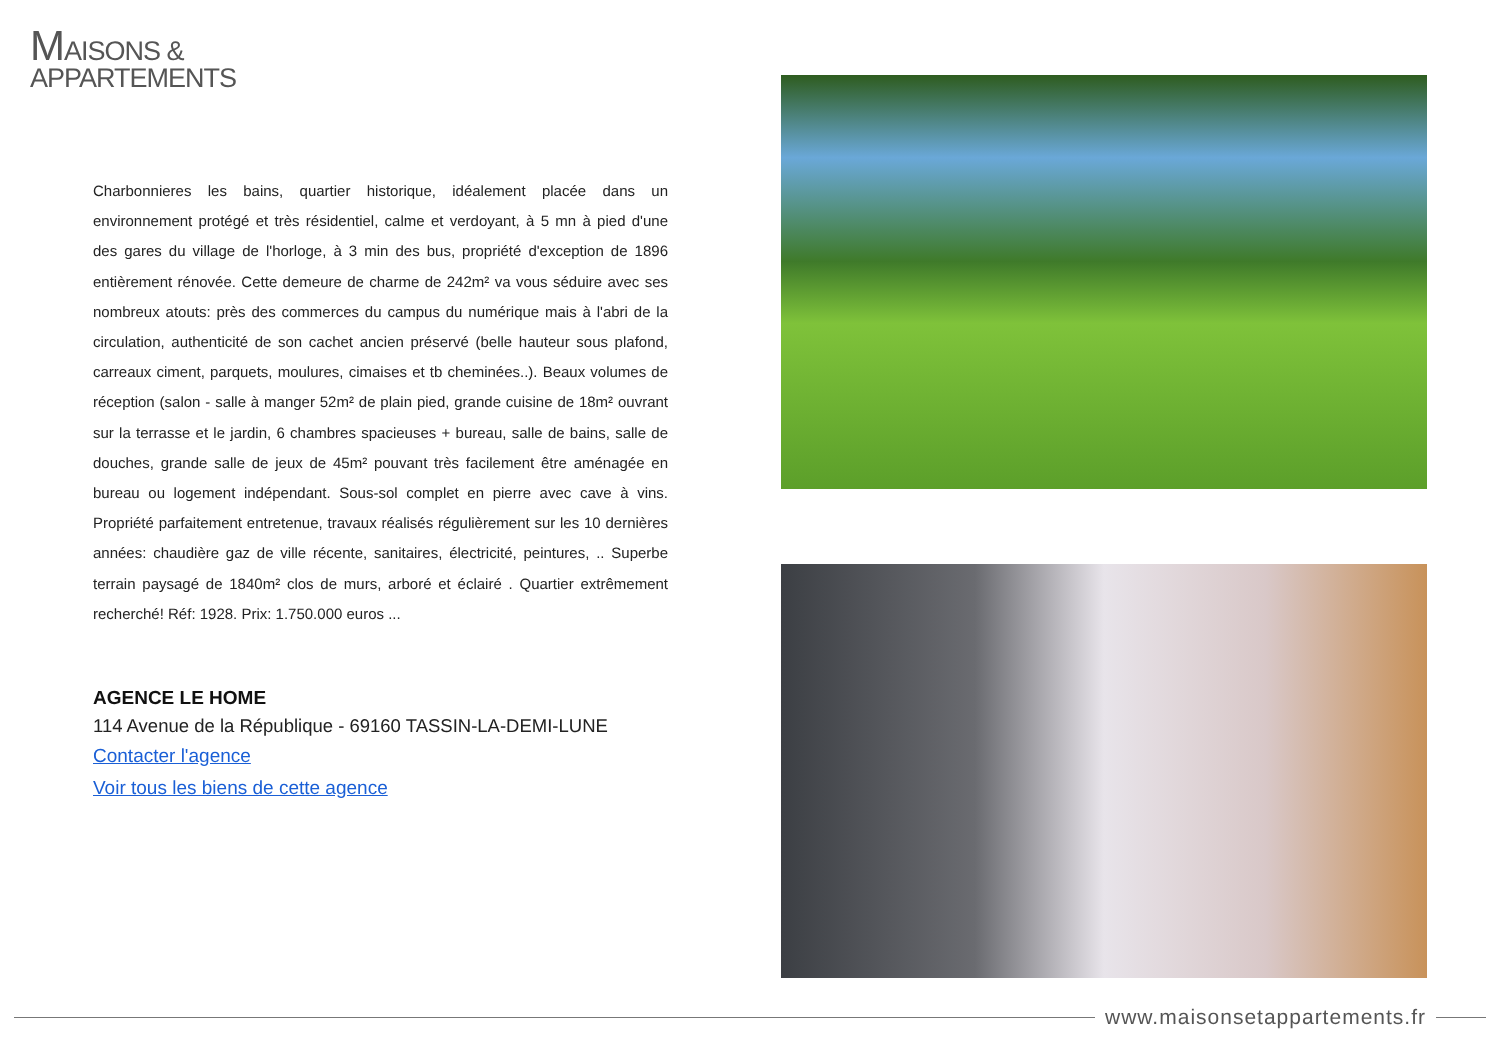MAISONS &
APPARTEMENTS
Charbonnieres les bains, quartier historique, idéalement placée dans un environnement protégé et très résidentiel, calme et verdoyant, à 5 mn à pied d'une des gares du village de l'horloge, à 3 min des bus, propriété d'exception de 1896 entièrement rénovée. Cette demeure de charme de 242m² va vous séduire avec ses nombreux atouts: près des commerces du campus du numérique mais à l'abri de la circulation, authenticité de son cachet ancien préservé (belle hauteur sous plafond, carreaux ciment, parquets, moulures, cimaises et tb cheminées..). Beaux volumes de réception (salon - salle à manger 52m² de plain pied, grande cuisine de 18m² ouvrant sur la terrasse et le jardin, 6 chambres spacieuses + bureau, salle de bains, salle de douches, grande salle de jeux de 45m² pouvant très facilement être aménagée en bureau ou logement indépendant. Sous-sol complet en pierre avec cave à vins. Propriété parfaitement entretenue, travaux réalisés régulièrement sur les 10 dernières années: chaudière gaz de ville récente, sanitaires, électricité, peintures, .. Superbe terrain paysagé de 1840m² clos de murs, arboré et éclairé . Quartier extrêmement recherché! Réf: 1928. Prix: 1.750.000 euros ...
AGENCE LE HOME
114 Avenue de la République - 69160 TASSIN-LA-DEMI-LUNE
Contacter l'agence
Voir tous les biens de cette agence
www.maisonsetappartements.fr